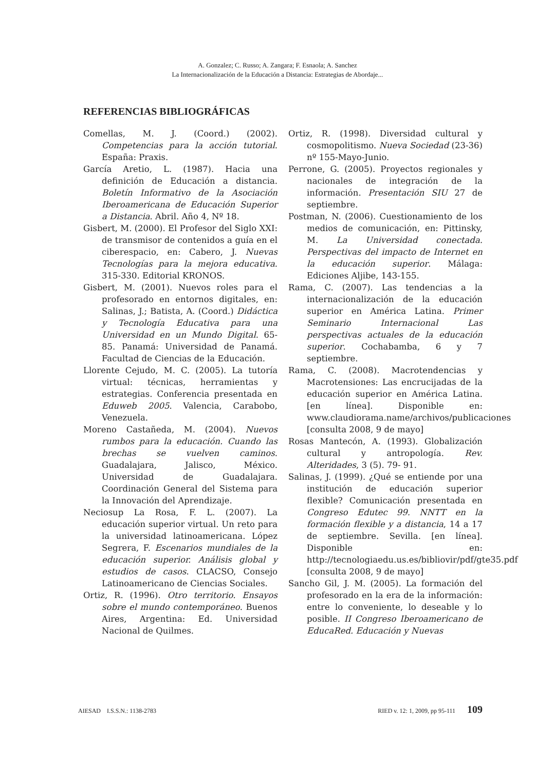A. Gonzalez; C. Russo; A. Zangara; F. Esnaola; A. Sanchez
La Internacionalización de la Educación a Distancia: Estrategias de Abordaje...
REFERENCIAS BIBLIOGRÁFICAS
Comellas, M. J. (Coord.) (2002). Competencias para la acción tutorial. España: Praxis.
García Aretio, L. (1987). Hacia una definición de Educación a distancia. Boletín Informativo de la Asociación Iberoamericana de Educación Superior a Distancia. Abril. Año 4, Nº 18.
Gisbert, M. (2000). El Profesor del Siglo XXI: de transmisor de contenidos a guía en el ciberespacio, en: Cabero, J. Nuevas Tecnologías para la mejora educativa. 315-330. Editorial KRONOS.
Gisbert, M. (2001). Nuevos roles para el profesorado en entornos digitales, en: Salinas, J.; Batista, A. (Coord.) Didáctica y Tecnología Educativa para una Universidad en un Mundo Digital. 65-85. Panamá: Universidad de Panamá. Facultad de Ciencias de la Educación.
Llorente Cejudo, M. C. (2005). La tutoría virtual: técnicas, herramientas y estrategias. Conferencia presentada en Eduweb 2005. Valencia, Carabobo, Venezuela.
Moreno Castañeda, M. (2004). Nuevos rumbos para la educación. Cuando las brechas se vuelven caminos. Guadalajara, Jalisco, México. Universidad de Guadalajara. Coordinación General del Sistema para la Innovación del Aprendizaje.
Neciosup La Rosa, F. L. (2007). La educación superior virtual. Un reto para la universidad latinoamericana. López Segrera, F. Escenarios mundiales de la educación superior. Análisis global y estudios de casos. CLACSO, Consejo Latinoamericano de Ciencias Sociales.
Ortiz, R. (1996). Otro territorio. Ensayos sobre el mundo contemporáneo. Buenos Aires, Argentina: Ed. Universidad Nacional de Quilmes.
Ortiz, R. (1998). Diversidad cultural y cosmopolitismo. Nueva Sociedad (23-36) nº 155-Mayo-Junio.
Perrone, G. (2005). Proyectos regionales y nacionales de integración de la información. Presentación SIU 27 de septiembre.
Postman, N. (2006). Cuestionamiento de los medios de comunicación, en: Pittinsky, M. La Universidad conectada. Perspectivas del impacto de Internet en la educación superior. Málaga: Ediciones Aljibe, 143-155.
Rama, C. (2007). Las tendencias a la internacionalización de la educación superior en América Latina. Primer Seminario Internacional Las perspectivas actuales de la educación superior. Cochabamba, 6 y 7 septiembre.
Rama, C. (2008). Macrotendencias y Macrotensiones: Las encrucijadas de la educación superior en América Latina. [en línea]. Disponible en: www.claudiorama.name/archivos/publicaciones [consulta 2008, 9 de mayo]
Rosas Mantecón, A. (1993). Globalización cultural y antropología. Rev. Alteridades, 3 (5). 79- 91.
Salinas, J. (1999). ¿Qué se entiende por una institución de educación superior flexible? Comunicación presentada en Congreso Edutec 99. NNTT en la formación flexible y a distancia, 14 a 17 de septiembre. Sevilla. [en línea]. Disponible en: http://tecnologiaedu.us.es/bibliovir/pdf/gte35.pdf [consulta 2008, 9 de mayo]
Sancho Gil, J. M. (2005). La formación del profesorado en la era de la información: entre lo conveniente, lo deseable y lo posible. II Congreso Iberoamericano de EducaRed. Educación y Nuevas
AIESAD I.S.S.N.: 1138-2783 RIED v. 12: 1, 2009, pp 95-111 109